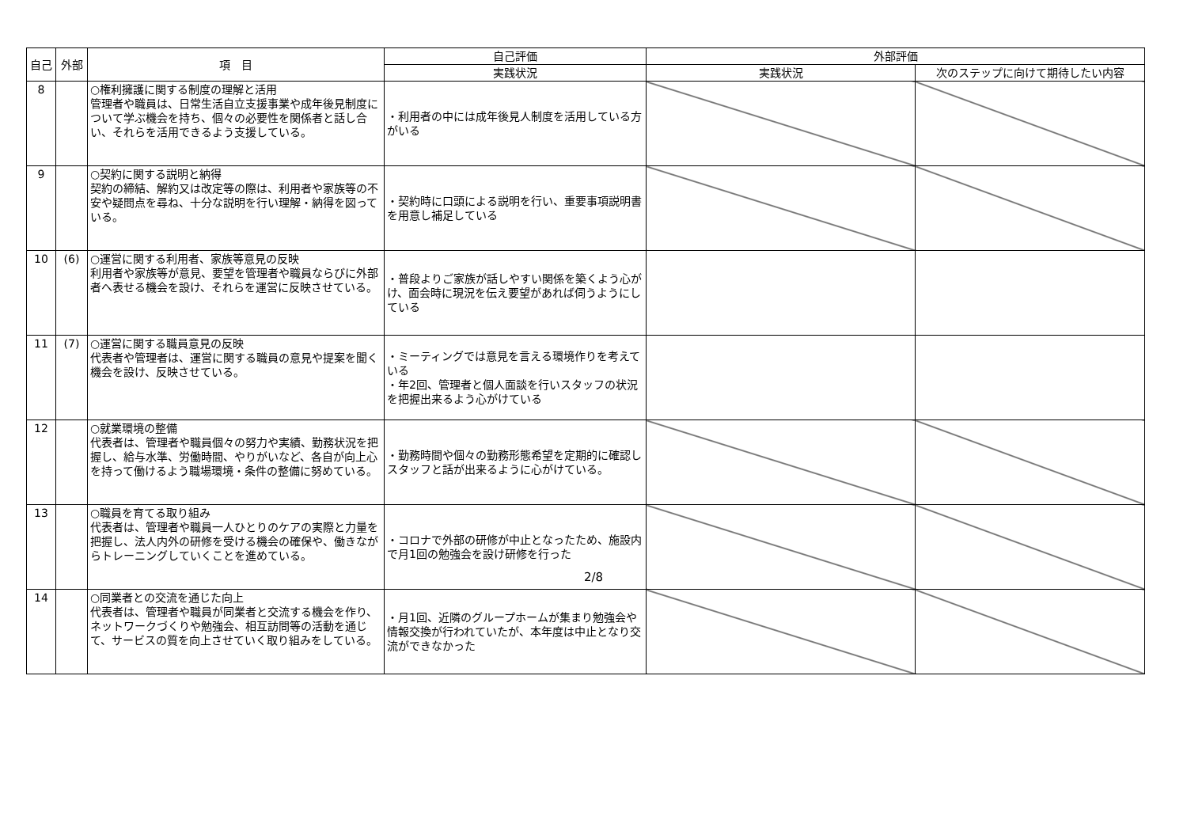| 自己 | 外部 | 項 目 | 自己評価 | 外部評価 | |
| --- | --- | --- | --- | --- | --- |
| | | | 実践状況 | 実践状況 | 次のステップに向けて期待したい内容 |
| 8 | | ○権利擁護に関する制度の理解と活用 管理者や職員は、日常生活自立支援事業や成年後見制度について学ぶ機会を持ち、個々の必要性を関係者と話し合い、それらを活用できるよう支援している。 | ・利用者の中には成年後見人制度を活用している方がいる | | |
| 9 | | ○契約に関する説明と納得 契約の締結、解約又は改定等の際は、利用者や家族等の不安や疑問点を尋ね、十分な説明を行い理解・納得を図っている。 | ・契約時に口頭による説明を行い、重要事項説明書を用意し補足している | | |
| 10 | (6) | ○運営に関する利用者、家族等意見の反映 利用者や家族等が意見、要望を管理者や職員ならびに外部者へ表せる機会を設け、それらを運営に反映させている。 | ・普段よりご家族が話しやすい関係を築くよう心がけ、面会時に現況を伝え要望があれば伺うようにしている | | |
| 11 | (7) | ○運営に関する職員意見の反映 代表者や管理者は、運営に関する職員の意見や提案を聞く機会を設け、反映させている。 | ・ミーティングでは意見を言える環境作りを考えている ・年2回、管理者と個人面談を行いスタッフの状況を把握出来るよう心がけている | | |
| 12 | | ○就業環境の整備 代表者は、管理者や職員個々の努力や実績、勤務状況を把握し、給与水準、労働時間、やりがいなど、各自が向上心を持って働けるよう職場環境・条件の整備に努めている。 | ・勤務時間や個々の勤務形態希望を定期的に確認し スタッフと話が出来るように心がけている。 | | |
| 13 | | ○職員を育てる取り組み 代表者は、管理者や職員一人ひとりのケアの実際と力量を把握し、法人内外の研修を受ける機会の確保や、働きながらトレーニングしていくことを進めている。 | ・コロナで外部の研修が中止となったため、施設内で月1回の勉強会を設け研修を行った | | |
| 14 | | ○同業者との交流を通じた向上 代表者は、管理者や職員が同業者と交流する機会を作り、ネットワークづくりや勉強会、相互訪問等の活動を通じて、サービスの質を向上させていく取り組みをしている。 | ・月1回、近隣のグループホームが集まり勉強会や情報交換が行われていたが、本年度は中止となり交流ができなかった | | |
2/8